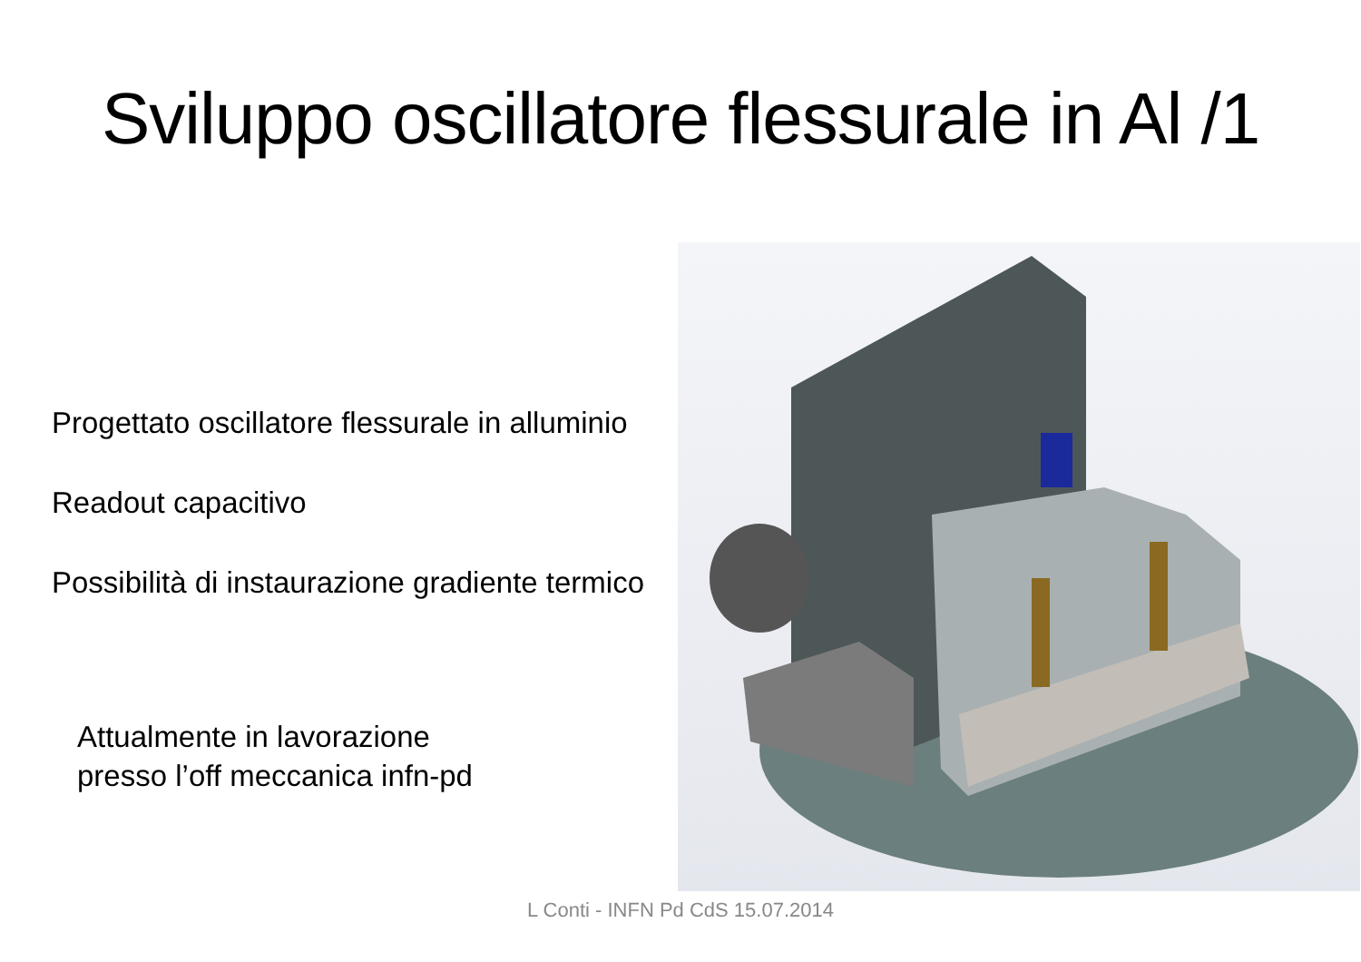Sviluppo oscillatore flessurale in Al /1
Progettato oscillatore flessurale in alluminio
Readout capacitivo
Possibilità di instaurazione gradiente termico
Attualmente in lavorazione
presso l’off meccanica infn-pd
L Conti - INFN Pd CdS 15.07.2014